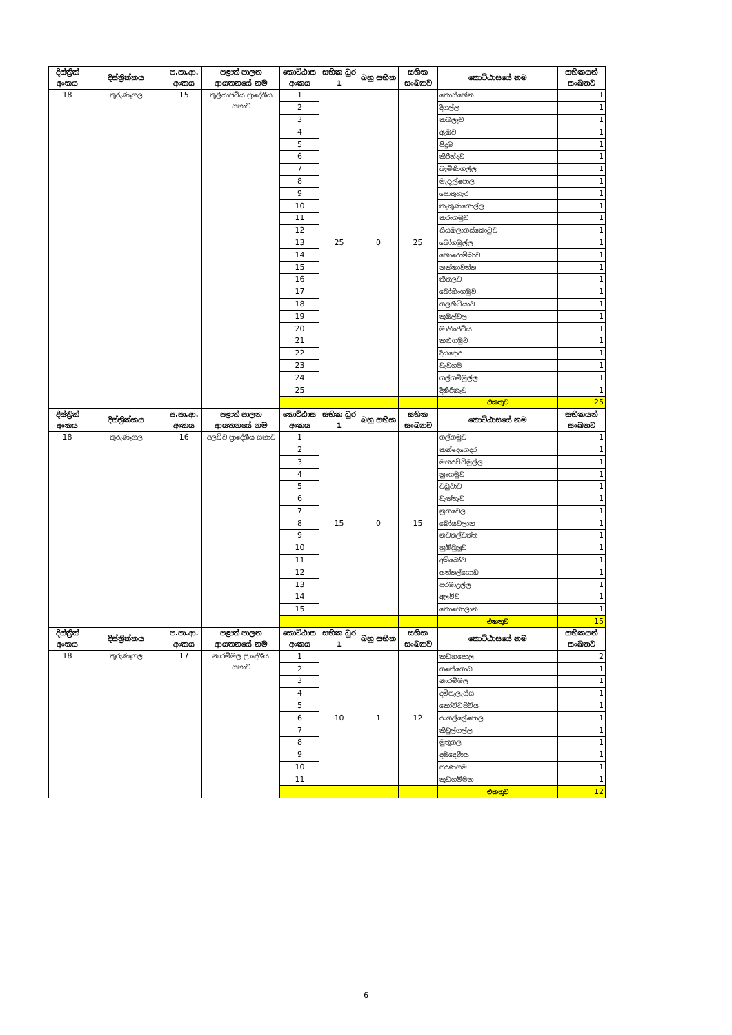| දිස්ත්‍රික් අංකය | දිස්ත්‍රික්කය | ප.පා.ආ. අංකය | පළාත් පාලන ආයතනයේ නම | කොට්ඨාස අංකය | සභික ධුර 1 | බහු සභික | සභික සංඛ්‍යාව | කොට්ඨාසයේ නම | සභිකයන් සංඛ්‍යාව |
| --- | --- | --- | --- | --- | --- | --- | --- | --- | --- |
| 18 | කුරුණෑගල | 15 | කුලියාපිටිය ප්‍රාදේශීය සභාව | 1 | 25 | 0 | 25 | කොස්හේන | 1 |
| | | | | 2 | | | | දීගල්ල | 1 |
| | | | | 3 | | | | කබලෑව | 1 |
| | | | | 4 | | | | ඇඹව | 1 |
| | | | | 5 | | | | පිදුම | 1 |
| | | | | 6 | | | | කිරින්දව | 1 |
| | | | | 7 | | | | බැමිණිගල්ල | 1 |
| | | | | 8 | | | | මැදැල්පොල | 1 |
| | | | | 9 | | | | පොතුහැර | 1 |
| | | | | 10 | | | | කැකුණගොල්ල | 1 |
| | | | | 11 | | | | කරංගමුව | 1 |
| | | | | 12 | | | | සියඹලාගස්කොටුව | 1 |
| | | | | 13 | | | | බෝගමුල්ල | 1 |
| | | | | 14 | | | | හොරොම්බාව | 1 |
| | | | | 15 | | | | නක්කාවත්ත | 1 |
| | | | | 16 | | | | කිතලව | 1 |
| | | | | 17 | | | | බෝහිංගමුව | 1 |
| | | | | 18 | | | | ගලහිටියාව | 1 |
| | | | | 19 | | | | කුඹල්වල | 1 |
| | | | | 20 | | | | මාහිංපිටිය | 1 |
| | | | | 21 | | | | කළුගමුව | 1 |
| | | | | 22 | | | | දියදොර | 1 |
| | | | | 23 | | | | වැවගම | 1 |
| | | | | 24 | | | | ගල්ගම්මුල්ල | 1 |
| | | | | 25 | | | | දීකිරිකෑව | 1 |
| | | | | | | | | එකතුව | 25 |
| දිස්ත්‍රික් අංකය | දිස්ත්‍රික්කය | ප.පා.ආ. අංකය | පළාත් පාලන ආයතනයේ නම | කොට්ඨාස අංකය | සභික ධුර 1 | බහු සභික | සභික සංඛ්‍යාව | කොට්ඨාසයේ නම | සභිකයන් සංඛ්‍යාව |
| 18 | කුරුණෑගල | 16 | අලව්ව ප්‍රාදේශීය සභාව | 1 | 15 | 0 | 15 | ගල්ගමුව | 1 |
| | | | | 2 | | | | කන්දෙගෙදර | 1 |
| | | | | 3 | | | | මහරච්චිමුල්ල | 1 |
| | | | | 4 | | | | නුංගමුව | 1 |
| | | | | 5 | | | | වඩුවාව | 1 |
| | | | | 6 | | | | වැත්තෑව | 1 |
| | | | | 7 | | | | නුගවෙල | 1 |
| | | | | 8 | | | | බෝයවලාන | 1 |
| | | | | 9 | | | | නවතල්වත්ත | 1 |
| | | | | 10 | | | | හුම්බුලුව | 1 |
| | | | | 11 | | | | අබ්බෝව | 1 |
| | | | | 12 | | | | යත්තල්ගොඩ | 1 |
| | | | | 13 | | | | පරමාඋල්ල | 1 |
| | | | | 14 | | | | අලව්ව | 1 |
| | | | | 15 | | | | කොහොලාන | 1 |
| | | | | | | | | එකතුව | 15 |
| දිස්ත්‍රික් අංකය | දිස්ත්‍රික්කය | ප.පා.ආ. අංකය | පළාත් පාලන ආයතනයේ නම | කොට්ඨාස අංකය | සභික ධුර 1 | බහු සභික | සභික සංඛ්‍යාව | කොට්ඨාසයේ නම | සභිකයන් සංඛ්‍යාව |
| 18 | කුරුණෑගල | 17 | නාරම්මල ප්‍රාදේශීය සභාව | 1 | 10 | 1 | 12 | කඩහපොල | 2 |
| | | | | 2 | | | | ගනේගොඩ | 1 |
| | | | | 3 | | | | නාරම්මල | 1 |
| | | | | 4 | | | | දම්පැලැස්ස | 1 |
| | | | | 5 | | | | කෝට්ටපිටිය | 1 |
| | | | | 6 | | | | රංගල්ලේපොල | 1 |
| | | | | 7 | | | | කිවුල්ගල්ල | 1 |
| | | | | 8 | | | | මුතුගල | 1 |
| | | | | 9 | | | | දඹදෙණිය | 1 |
| | | | | 10 | | | | පරණගම | 1 |
| | | | | 11 | | | | කුඩගම්මන | 1 |
| | | | | | | | | එකතුව | 12 |
6